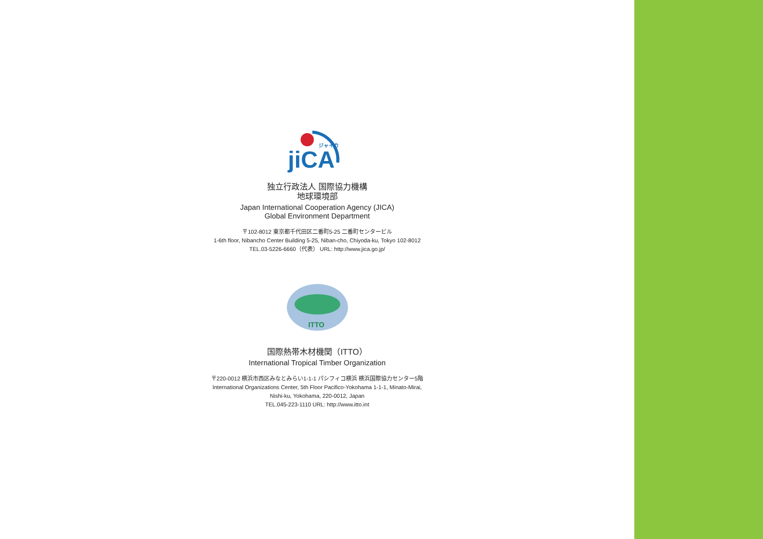jiCA
ジャイカ
独立行政法人 国際協力機構
地球環境部
Japan International Cooperation Agency (JICA)
Global Environment Department
〒102-8012 東京都千代田区二番町5-25 二番町センタービル
1-6th floor, Nibancho Center Building 5-25, Niban-cho, Chiyoda-ku, Tokyo 102-8012
TEL.03-5226-6660（代表） URL: http://www.jica.go.jp/
ITTO
国際熱帯木材機関（ITTO）
International Tropical Timber Organization
〒220-0012 横浜市西区みなとみらい1-1-1 パシフィコ横浜 横浜国際協力センター5階
International Organizations Center, 5th Floor Pacifico-Yokohama 1-1-1, Minato-Mirai,
Nishi-ku, Yokohama, 220-0012, Japan
TEL.045-223-1110 URL: http://www.itto.int